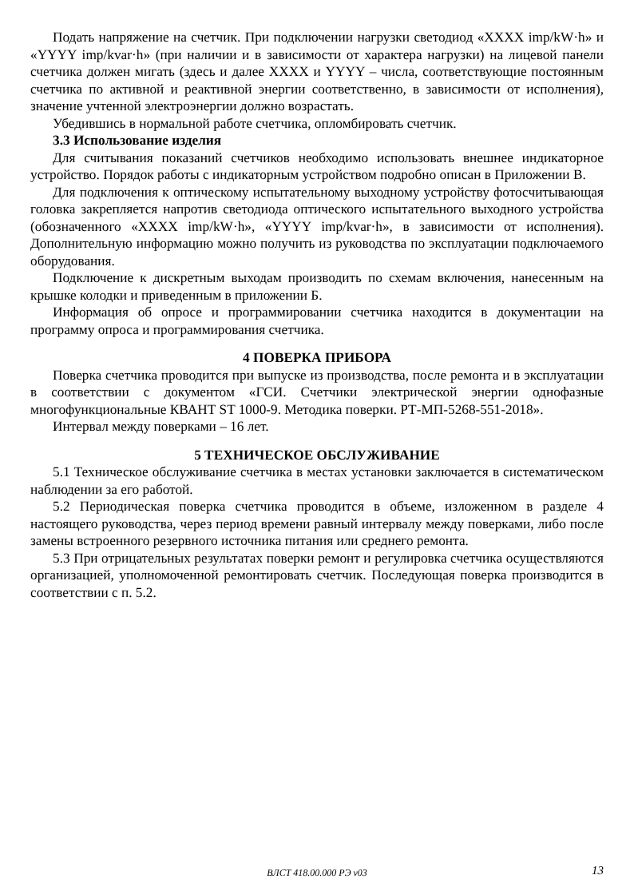Подать напряжение на счетчик. При подключении нагрузки светодиод «XXXX imp/kW·h» и «YYYY imp/kvar·h» (при наличии и в зависимости от характера нагрузки) на лицевой панели счетчика должен мигать (здесь и далее XXXX и YYYY – числа, соответствующие постоянным счетчика по активной и реактивной энергии соответственно, в зависимости от исполнения), значение учтенной электроэнергии должно возрастать.
Убедившись в нормальной работе счетчика, опломбировать счетчик.
3.3 Использование изделия
Для считывания показаний счетчиков необходимо использовать внешнее индикаторное устройство. Порядок работы с индикаторным устройством подробно описан в Приложении В.
Для подключения к оптическому испытательному выходному устройству фотосчитывающая головка закрепляется напротив светодиода оптического испытательного выходного устройства (обозначенного «XXXX imp/kW·h», «YYYY imp/kvar·h», в зависимости от исполнения). Дополнительную информацию можно получить из руководства по эксплуатации подключаемого оборудования.
Подключение к дискретным выходам производить по схемам включения, нанесенным на крышке колодки и приведенным в приложении Б.
Информация об опросе и программировании счетчика находится в документации на программу опроса и программирования счетчика.
4 ПОВЕРКА ПРИБОРА
Поверка счетчика проводится при выпуске из производства, после ремонта и в эксплуатации в соответствии с документом «ГСИ. Счетчики электрической энергии однофазные многофункциональные КВАНТ ST 1000-9. Методика поверки. РТ-МП-5268-551-2018».
Интервал между поверками – 16 лет.
5 ТЕХНИЧЕСКОЕ ОБСЛУЖИВАНИЕ
5.1 Техническое обслуживание счетчика в местах установки заключается в систематическом наблюдении за его работой.
5.2 Периодическая поверка счетчика проводится в объеме, изложенном в разделе 4 настоящего руководства, через период времени равный интервалу между поверками, либо после замены встроенного резервного источника питания или среднего ремонта.
5.3 При отрицательных результатах поверки ремонт и регулировка счетчика осуществляются организацией, уполномоченной ремонтировать счетчик. Последующая поверка производится в соответствии с п. 5.2.
ВЛСТ 418.00.000 РЭ v03
13